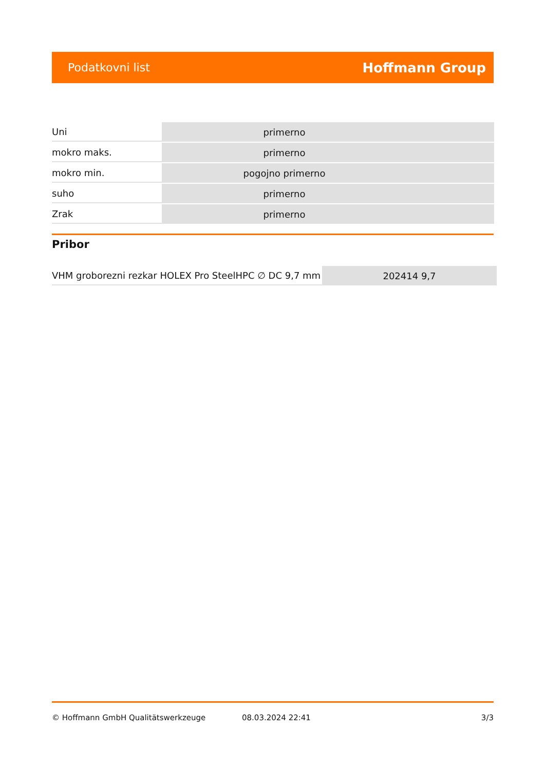Podatkovni list Hoffmann Group
| Uni | primerno |
| mokro maks. | primerno |
| mokro min. | pogojno primerno |
| suho | primerno |
| Zrak | primerno |
Pribor
| VHM groborezni rezkar HOLEX Pro SteelHPC ∅ DC 9,7 mm | 202414 9,7 |
© Hoffmann GmbH Qualitätswerkzeuge 08.03.2024 22:41 3/3